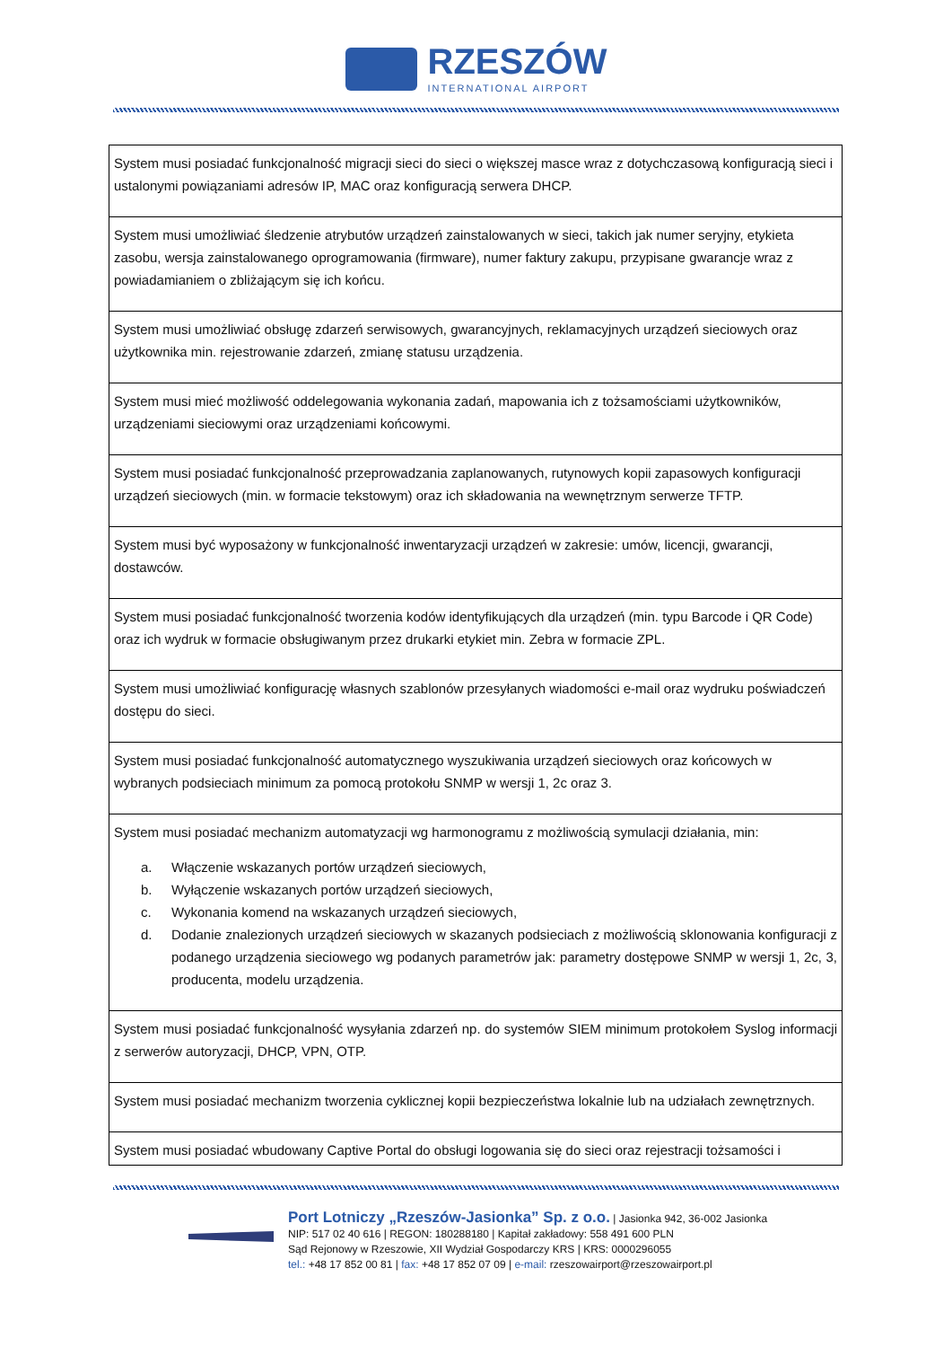RZESZÓW
INTERNATIONAL AIRPORT
| System musi posiadać funkcjonalność migracji sieci do sieci o większej masce wraz z dotychczasową konfiguracją sieci i ustalonymi powiązaniami adresów IP, MAC oraz konfiguracją serwera DHCP. |
| System musi umożliwiać śledzenie atrybutów urządzeń zainstalowanych w sieci, takich jak numer seryjny, etykieta zasobu, wersja zainstalowanego oprogramowania (firmware), numer faktury zakupu, przypisane gwarancje wraz z powiadamianiem o zbliżającym się ich końcu. |
| System musi umożliwiać obsługę zdarzeń serwisowych, gwarancyjnych, reklamacyjnych urządzeń sieciowych oraz użytkownika min. rejestrowanie zdarzeń, zmianę statusu urządzenia. |
| System musi mieć możliwość oddelegowania wykonania zadań, mapowania ich z tożsamościami użytkowników, urządzeniami sieciowymi oraz urządzeniami końcowymi. |
| System musi posiadać funkcjonalność przeprowadzania zaplanowanych, rutynowych kopii zapasowych konfiguracji urządzeń sieciowych (min. w formacie tekstowym) oraz ich składowania na wewnętrznym serwerze TFTP. |
| System musi być wyposażony w funkcjonalność inwentaryzacji urządzeń w zakresie: umów, licencji, gwarancji, dostawców. |
| System musi posiadać funkcjonalność tworzenia kodów identyfikujących dla urządzeń (min. typu Barcode i QR Code) oraz ich wydruk w formacie obsługiwanym przez drukarki etykiet min. Zebra w formacie ZPL. |
| System musi umożliwiać konfigurację własnych szablonów przesyłanych wiadomości e-mail oraz wydruku poświadczeń dostępu do sieci. |
| System musi posiadać funkcjonalność automatycznego wyszukiwania urządzeń sieciowych oraz końcowych w wybranych podsieciach minimum za pomocą protokołu SNMP w wersji 1, 2c oraz 3. |
| System musi posiadać mechanizm automatyzacji wg harmonogramu z możliwością symulacji działania, min: a. Włączenie wskazanych portów urządzeń sieciowych, b. Wyłączenie wskazanych portów urządzeń sieciowych, c. Wykonania komend na wskazanych urządzeń sieciowych, d. Dodanie znalezionych urządzeń sieciowych w skazanych podsieciach z możliwością sklonowania konfiguracji z podanego urządzenia sieciowego wg podanych parametrów jak: parametry dostępowe SNMP w wersji 1, 2c, 3, producenta, modelu urządzenia. |
| System musi posiadać funkcjonalność wysyłania zdarzeń np. do systemów SIEM minimum protokołem Syslog informacji z serwerów autoryzacji, DHCP, VPN, OTP. |
| System musi posiadać mechanizm tworzenia cyklicznej kopii bezpieczeństwa lokalnie lub na udziałach zewnętrznych. |
| System musi posiadać wbudowany Captive Portal do obsługi logowania się do sieci oraz rejestracji tożsamości i |
Port Lotniczy „Rzeszów-Jasionka” Sp. z o.o. | Jasionka 942, 36-002 Jasionka
NIP: 517 02 40 616 | REGON: 180288180 | Kapitał zakładowy: 558 491 600 PLN
Sąd Rejonowy w Rzeszowie, XII Wydział Gospodarczy KRS | KRS: 0000296055
tel.: +48 17 852 00 81 | fax: +48 17 852 07 09 | e-mail: rzeszowairport@rzeszowairport.pl